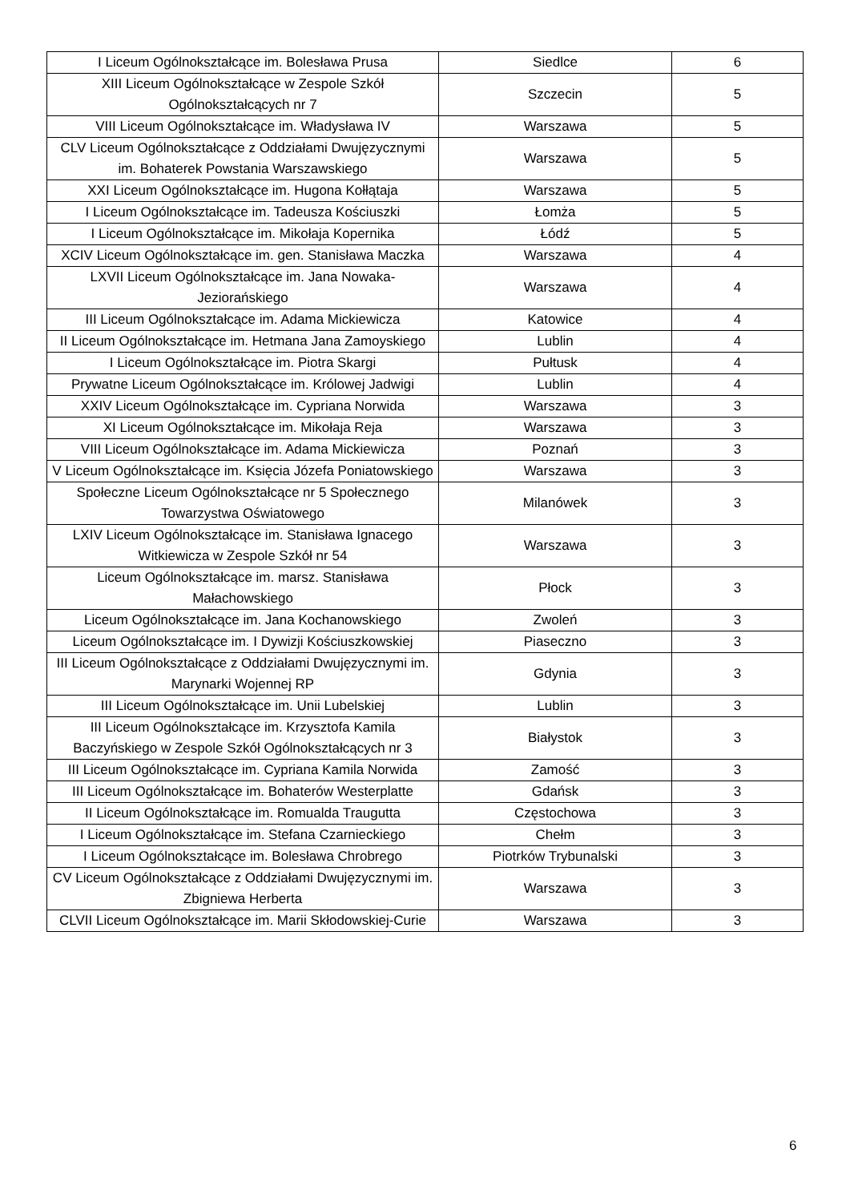| I Liceum Ogólnokształcące im. Bolesława Prusa | Siedlce | 6 |
| XIII Liceum Ogólnokształcące w Zespole Szkół Ogólnokształcących nr 7 | Szczecin | 5 |
| VIII Liceum Ogólnokształcące im. Władysława IV | Warszawa | 5 |
| CLV Liceum Ogólnokształcące z Oddziałami Dwujęzycznymi im. Bohaterek Powstania Warszawskiego | Warszawa | 5 |
| XXI Liceum Ogólnokształcące im. Hugona Kołłątaja | Warszawa | 5 |
| I Liceum Ogólnokształcące im. Tadeusza Kościuszki | Łomża | 5 |
| I Liceum Ogólnokształcące im. Mikołaja Kopernika | Łódź | 5 |
| XCIV Liceum Ogólnokształcące im. gen. Stanisława Maczka | Warszawa | 4 |
| LXVII Liceum Ogólnokształcące im. Jana Nowaka-Jeziorańskiego | Warszawa | 4 |
| III Liceum Ogólnokształcące im. Adama Mickiewicza | Katowice | 4 |
| II Liceum Ogólnokształcące im. Hetmana Jana Zamoyskiego | Lublin | 4 |
| I Liceum Ogólnokształcące im. Piotra Skargi | Pułtusk | 4 |
| Prywatne Liceum Ogólnokształcące im. Królowej Jadwigi | Lublin | 4 |
| XXIV Liceum Ogólnokształcące im. Cypriana Norwida | Warszawa | 3 |
| XI Liceum Ogólnokształcące im. Mikołaja Reja | Warszawa | 3 |
| VIII Liceum Ogólnokształcące im. Adama Mickiewicza | Poznań | 3 |
| V Liceum Ogólnokształcące im. Księcia Józefa Poniatowskiego | Warszawa | 3 |
| Społeczne Liceum Ogólnokształcące nr 5 Społecznego Towarzystwa Oświatowego | Milanówek | 3 |
| LXIV Liceum Ogólnokształcące im. Stanisława Ignacego Witkiewicza w Zespole Szkół nr 54 | Warszawa | 3 |
| Liceum Ogólnokształcące im. marsz. Stanisława Małachowskiego | Płock | 3 |
| Liceum Ogólnokształcące im. Jana Kochanowskiego | Zwoleń | 3 |
| Liceum Ogólnokształcące im. I Dywizji Kościuszkowskiej | Piaseczno | 3 |
| III Liceum Ogólnokształcące z Oddziałami Dwujęzycznymi im. Marynarki Wojennej RP | Gdynia | 3 |
| III Liceum Ogólnokształcące im. Unii Lubelskiej | Lublin | 3 |
| III Liceum Ogólnokształcące im. Krzysztofa Kamila Baczyńskiego w Zespole Szkół Ogólnokształcących nr 3 | Białystok | 3 |
| III Liceum Ogólnokształcące im. Cypriana Kamila Norwida | Zamość | 3 |
| III Liceum Ogólnokształcące im. Bohaterów Westerplatte | Gdańsk | 3 |
| II Liceum Ogólnokształcące im. Romualda Traugutta | Częstochowa | 3 |
| I Liceum Ogólnokształcące im. Stefana Czarnieckiego | Chełm | 3 |
| I Liceum Ogólnokształcące im. Bolesława Chrobrego | Piotrków Trybunalski | 3 |
| CV Liceum Ogólnokształcące z Oddziałami Dwujęzycznymi im. Zbigniewa Herberta | Warszawa | 3 |
| CLVII Liceum Ogólnokształcące im. Marii Skłodowskiej-Curie | Warszawa | 3 |
6